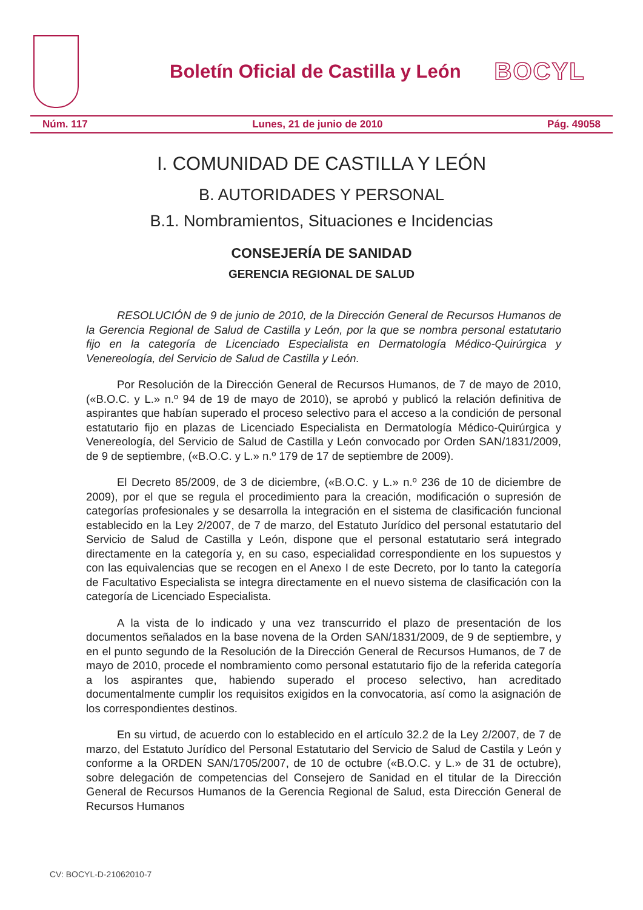Boletín Oficial de Castilla y León
BOCYL
Núm. 117 Lunes, 21 de junio de 2010 Pág. 49058
I. COMUNIDAD DE CASTILLA Y LEÓN
B. AUTORIDADES Y PERSONAL
B.1. Nombramientos, Situaciones e Incidencias
CONSEJERÍA DE SANIDAD
GERENCIA REGIONAL DE SALUD
RESOLUCIÓN de 9 de junio de 2010, de la Dirección General de Recursos Humanos de la Gerencia Regional de Salud de Castilla y León, por la que se nombra personal estatutario fijo en la categoría de Licenciado Especialista en Dermatología Médico-Quirúrgica y Venereología, del Servicio de Salud de Castilla y León.
Por Resolución de la Dirección General de Recursos Humanos, de 7 de mayo de 2010, («B.O.C. y L.» n.º 94 de 19 de mayo de 2010), se aprobó y publicó la relación definitiva de aspirantes que habían superado el proceso selectivo para el acceso a la condición de personal estatutario fijo en plazas de Licenciado Especialista en Dermatología Médico-Quirúrgica y Venereología, del Servicio de Salud de Castilla y León convocado por Orden SAN/1831/2009, de 9 de septiembre, («B.O.C. y L.» n.º 179 de 17 de septiembre de 2009).
El Decreto 85/2009, de 3 de diciembre, («B.O.C. y L.» n.º 236 de 10 de diciembre de 2009), por el que se regula el procedimiento para la creación, modificación o supresión de categorías profesionales y se desarrolla la integración en el sistema de clasificación funcional establecido en la Ley 2/2007, de 7 de marzo, del Estatuto Jurídico del personal estatutario del Servicio de Salud de Castilla y León, dispone que el personal estatutario será integrado directamente en la categoría y, en su caso, especialidad correspondiente en los supuestos y con las equivalencias que se recogen en el Anexo I de este Decreto, por lo tanto la categoría de Facultativo Especialista se integra directamente en el nuevo sistema de clasificación con la categoría de Licenciado Especialista.
A la vista de lo indicado y una vez transcurrido el plazo de presentación de los documentos señalados en la base novena de la Orden SAN/1831/2009, de 9 de septiembre, y en el punto segundo de la Resolución de la Dirección General de Recursos Humanos, de 7 de mayo de 2010, procede el nombramiento como personal estatutario fijo de la referida categoría a los aspirantes que, habiendo superado el proceso selectivo, han acreditado documentalmente cumplir los requisitos exigidos en la convocatoria, así como la asignación de los correspondientes destinos.
En su virtud, de acuerdo con lo establecido en el artículo 32.2 de la Ley 2/2007, de 7 de marzo, del Estatuto Jurídico del Personal Estatutario del Servicio de Salud de Castila y León y conforme a la ORDEN SAN/1705/2007, de 10 de octubre («B.O.C. y L.» de 31 de octubre), sobre delegación de competencias del Consejero de Sanidad en el titular de la Dirección General de Recursos Humanos de la Gerencia Regional de Salud, esta Dirección General de Recursos Humanos
CV: BOCYL-D-21062010-7